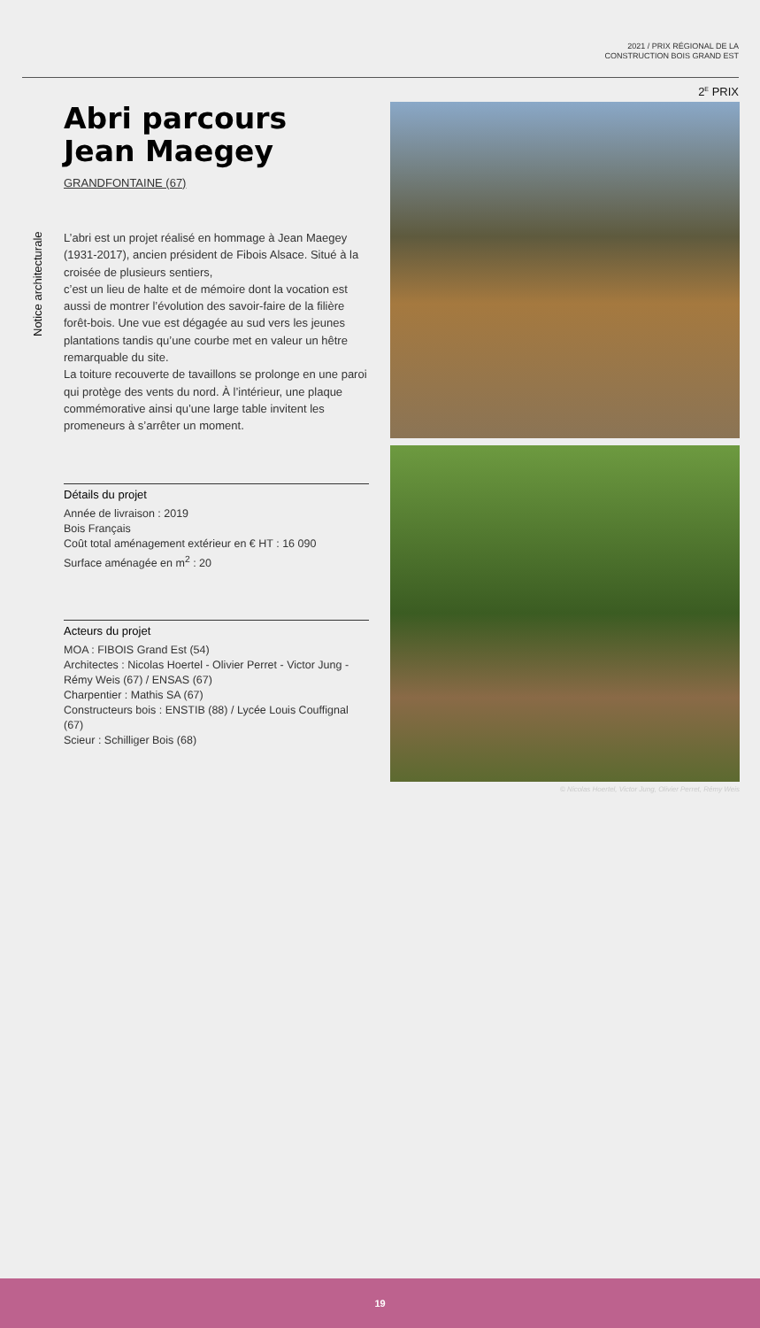2021 / PRIX RÉGIONAL DE LA
CONSTRUCTION BOIS GRAND EST
2<sup>E</sup> PRIX
Notice architecturale
Abri parcours
Jean Maegey
GRANDFONTAINE (67)
L’abri est un projet réalisé en hommage à Jean Maegey (1931-2017), ancien président de Fibois Alsace. Situé à la croisée de plusieurs sentiers,
c’est un lieu de halte et de mémoire dont la vocation est aussi de montrer l’évolution des savoir-faire de la filière forêt-bois. Une vue est dégagée au sud vers les jeunes plantations tandis qu’une courbe met en valeur un hêtre remarquable du site.
La toiture recouverte de tavaillons se prolonge en une paroi qui protège des vents du nord. À l’intérieur, une plaque commémorative ainsi qu’une large table invitent les promeneurs à s’arrêter un moment.
Détails du projet
Année de livraison : 2019
Bois Français
Coût total aménagement extérieur en € HT : 16 090
Surface aménagée en m<sup>2</sup> : 20
Acteurs du projet
MOA : FIBOIS Grand Est (54)
Architectes : Nicolas Hoertel - Olivier Perret - Victor Jung - Rémy Weis (67) / ENSAS (67)
Charpentier : Mathis SA (67)
Constructeurs bois : ENSTIB (88) / Lycée Louis Couffignal (67)
Scieur : Schilliger Bois (68)
© Nicolas Hoertel, Victor Jung, Olivier Perret, Rémy Weis
19